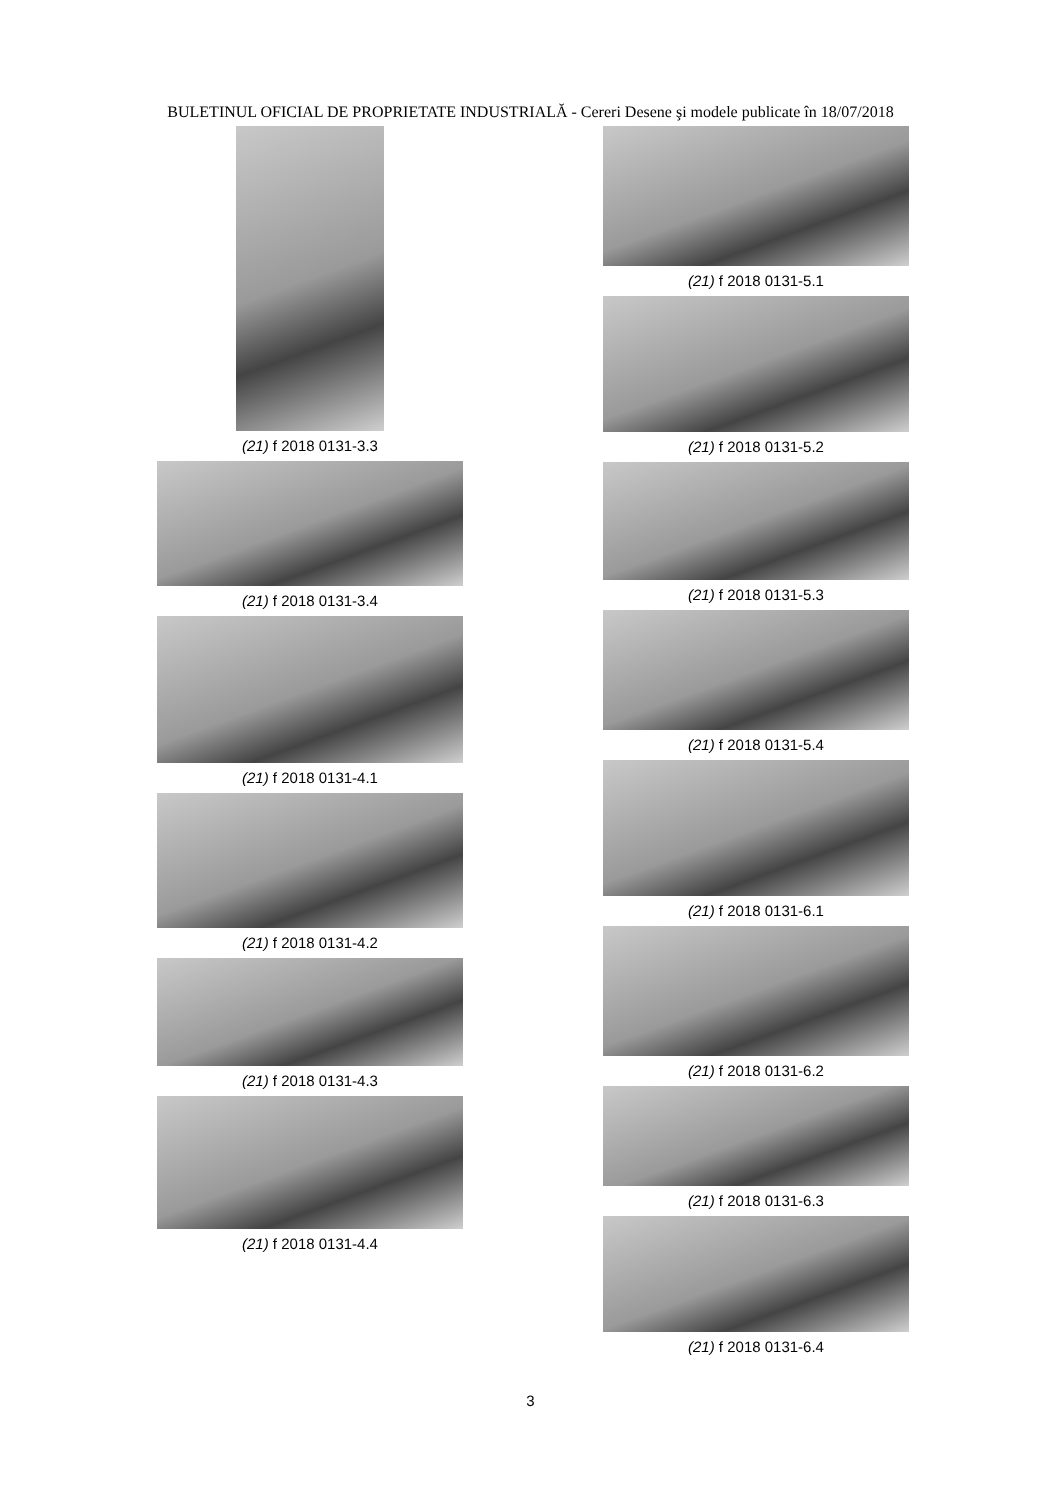BULETINUL OFICIAL DE PROPRIETATE INDUSTRIALĂ - Cereri Desene şi modele publicate în 18/07/2018
(21) f 2018 0131-3.3
(21) f 2018 0131-3.4
(21) f 2018 0131-4.1
(21) f 2018 0131-4.2
(21) f 2018 0131-4.3
(21) f 2018 0131-4.4
(21) f 2018 0131-5.1
(21) f 2018 0131-5.2
(21) f 2018 0131-5.3
(21) f 2018 0131-5.4
(21) f 2018 0131-6.1
(21) f 2018 0131-6.2
(21) f 2018 0131-6.3
(21) f 2018 0131-6.4
3